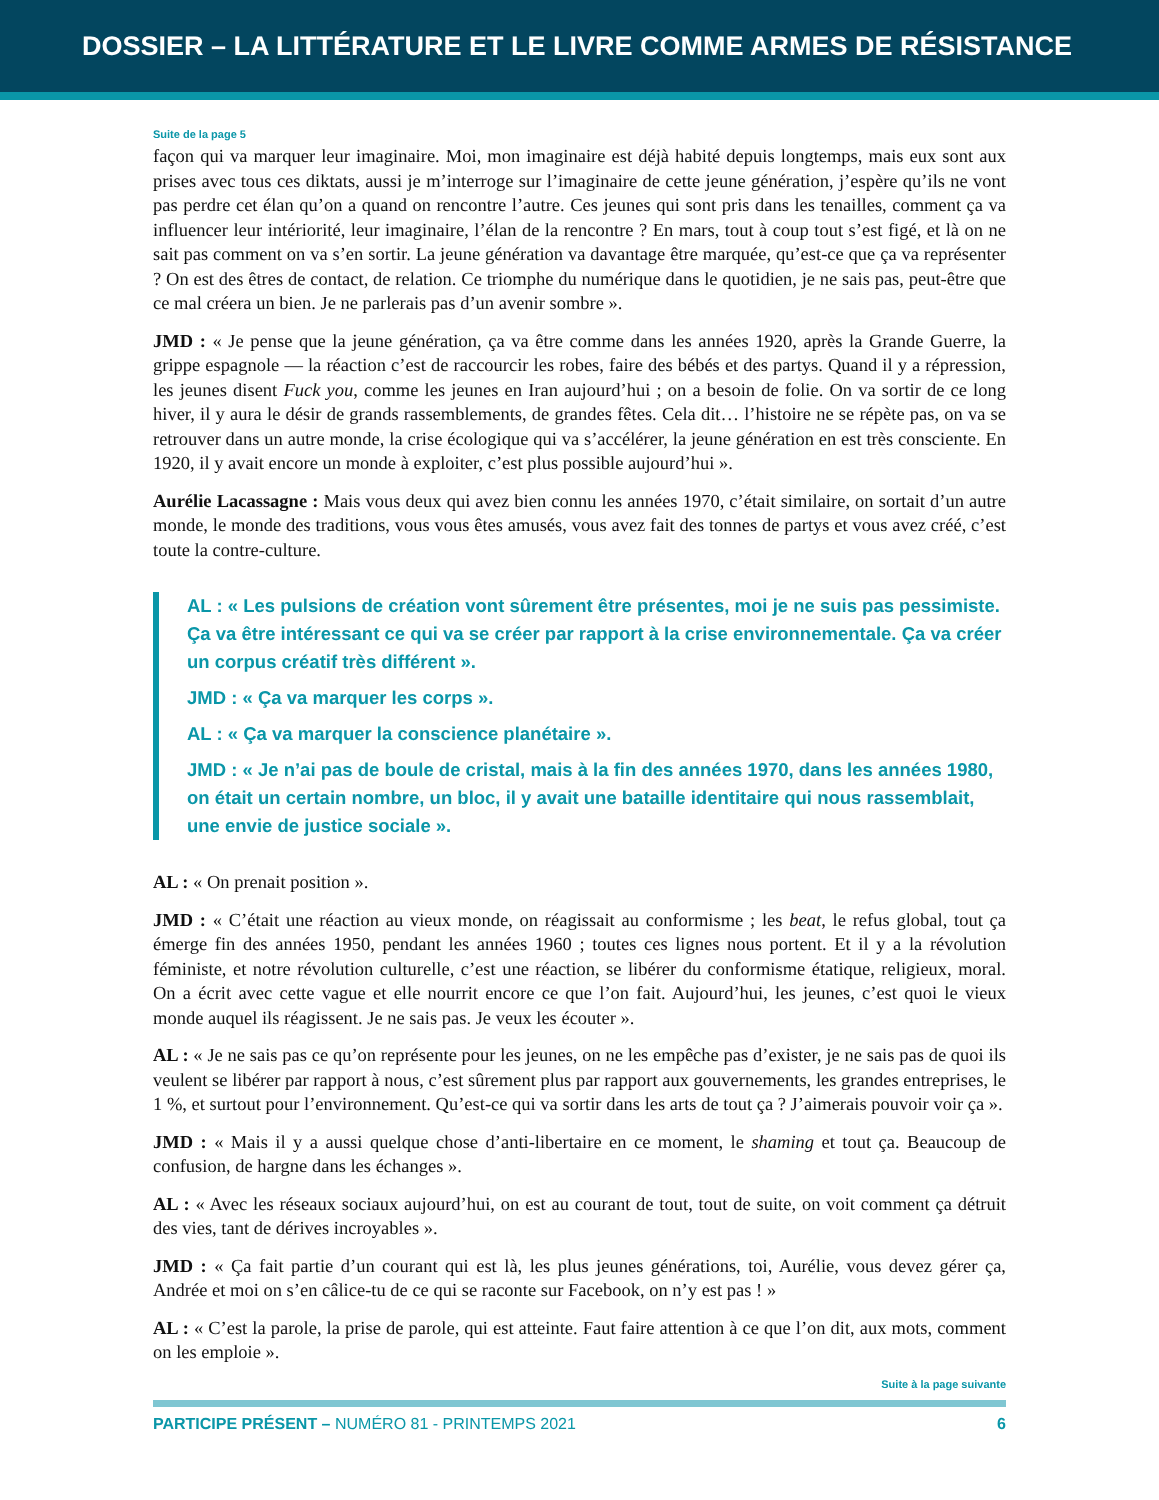DOSSIER – LA LITTÉRATURE ET LE LIVRE COMME ARMES DE RÉSISTANCE
Suite de la page 5
façon qui va marquer leur imaginaire. Moi, mon imaginaire est déjà habité depuis longtemps, mais eux sont aux prises avec tous ces diktats, aussi je m’interroge sur l’imaginaire de cette jeune génération, j’espère qu’ils ne vont pas perdre cet élan qu’on a quand on rencontre l’autre. Ces jeunes qui sont pris dans les tenailles, comment ça va influencer leur intériorité, leur imaginaire, l’élan de la rencontre ? En mars, tout à coup tout s’est figé, et là on ne sait pas comment on va s’en sortir. La jeune génération va davantage être marquée, qu’est-ce que ça va représenter ? On est des êtres de contact, de relation. Ce triomphe du numérique dans le quotidien, je ne sais pas, peut-être que ce mal créera un bien. Je ne parlerais pas d’un avenir sombre ».
JMD : « Je pense que la jeune génération, ça va être comme dans les années 1920, après la Grande Guerre, la grippe espagnole — la réaction c’est de raccourcir les robes, faire des bébés et des partys. Quand il y a répression, les jeunes disent Fuck you, comme les jeunes en Iran aujourd’hui ; on a besoin de folie. On va sortir de ce long hiver, il y aura le désir de grands rassemblements, de grandes fêtes. Cela dit… l’histoire ne se répète pas, on va se retrouver dans un autre monde, la crise écologique qui va s’accélérer, la jeune génération en est très consciente. En 1920, il y avait encore un monde à exploiter, c’est plus possible aujourd’hui ».
Aurélie Lacassagne : Mais vous deux qui avez bien connu les années 1970, c’était similaire, on sortait d’un autre monde, le monde des traditions, vous vous êtes amusés, vous avez fait des tonnes de partys et vous avez créé, c’est toute la contre-culture.
AL : « Les pulsions de création vont sûrement être présentes, moi je ne suis pas pessimiste. Ça va être intéressant ce qui va se créer par rapport à la crise environnementale. Ça va créer un corpus créatif très différent ».
JMD : « Ça va marquer les corps ».
AL : « Ça va marquer la conscience planétaire ».
JMD : « Je n’ai pas de boule de cristal, mais à la fin des années 1970, dans les années 1980, on était un certain nombre, un bloc, il y avait une bataille identitaire qui nous rassemblait, une envie de justice sociale ».
AL : « On prenait position ».
JMD : « C’était une réaction au vieux monde, on réagissait au conformisme ; les beat, le refus global, tout ça émerge fin des années 1950, pendant les années 1960 ; toutes ces lignes nous portent. Et il y a la révolution féministe, et notre révolution culturelle, c’est une réaction, se libérer du conformisme étatique, religieux, moral. On a écrit avec cette vague et elle nourrit encore ce que l’on fait. Aujourd’hui, les jeunes, c’est quoi le vieux monde auquel ils réagissent. Je ne sais pas. Je veux les écouter ».
AL : « Je ne sais pas ce qu’on représente pour les jeunes, on ne les empêche pas d’exister, je ne sais pas de quoi ils veulent se libérer par rapport à nous, c’est sûrement plus par rapport aux gouvernements, les grandes entreprises, le 1 %, et surtout pour l’environnement. Qu’est-ce qui va sortir dans les arts de tout ça ? J’aimerais pouvoir voir ça ».
JMD : « Mais il y a aussi quelque chose d’anti-libertaire en ce moment, le shaming et tout ça. Beaucoup de confusion, de hargne dans les échanges ».
AL : « Avec les réseaux sociaux aujourd’hui, on est au courant de tout, tout de suite, on voit comment ça détruit des vies, tant de dérives incroyables ».
JMD : « Ça fait partie d’un courant qui est là, les plus jeunes générations, toi, Aurélie, vous devez gérer ça, Andrée et moi on s’en câlice-tu de ce qui se raconte sur Facebook, on n’y est pas ! »
AL : « C’est la parole, la prise de parole, qui est atteinte. Faut faire attention à ce que l’on dit, aux mots, comment on les emploie ».
Suite à la page suivante
PARTICIPE PRÉSENT – NUMÉRO 81 - PRINTEMPS 2021 6